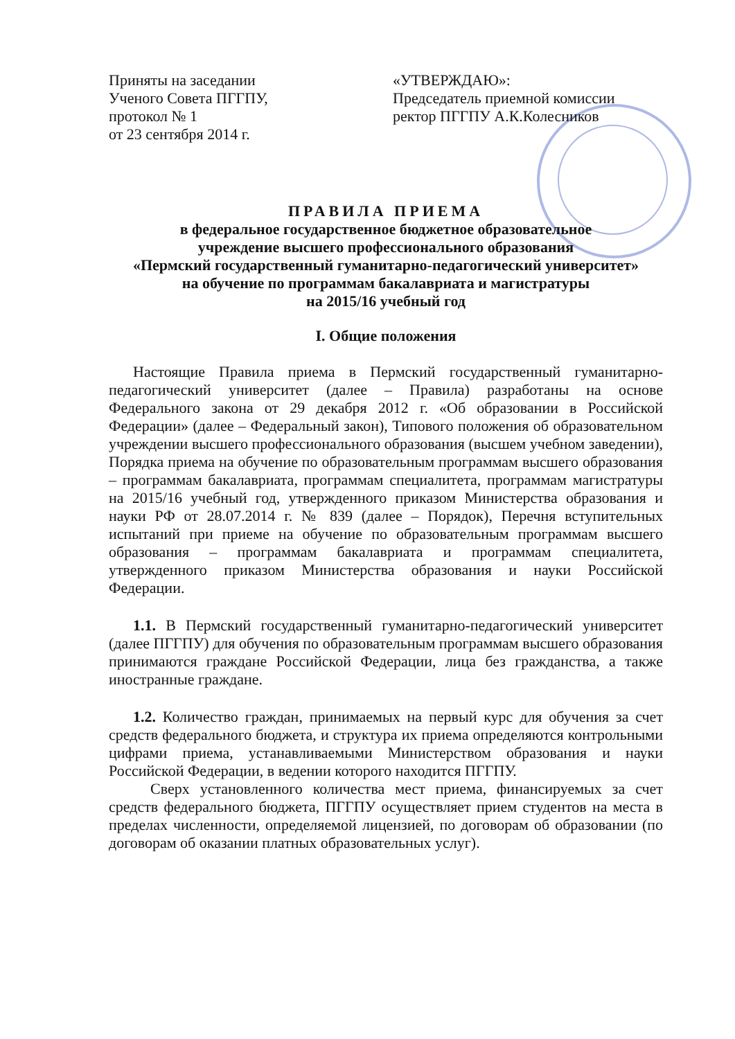Приняты на заседании
Ученого Совета ПГГПУ,
протокол № 1
от 23 сентября 2014 г.
«УТВЕРЖДАЮ»:
Председатель приемной комиссии
ректор ПГГПУ А.К.Колесников
ПРАВИЛА ПРИЕМА
в федеральное государственное бюджетное образовательное
учреждение высшего профессионального образования
«Пермский государственный гуманитарно-педагогический университет»
на обучение по программам бакалавриата и магистратуры
на 2015/16 учебный год
I. Общие положения
Настоящие Правила приема в Пермский государственный гуманитарно-педагогический университет (далее – Правила) разработаны на основе Федерального закона от 29 декабря 2012 г. «Об образовании в Российской Федерации» (далее – Федеральный закон), Типового положения об образовательном учреждении высшего профессионального образования (высшем учебном заведении), Порядка приема на обучение по образовательным программам высшего образования – программам бакалавриата, программам специалитета, программам магистратуры на 2015/16 учебный год, утвержденного приказом Министерства образования и науки РФ от 28.07.2014 г. № 839 (далее – Порядок), Перечня вступительных испытаний при приеме на обучение по образовательным программам высшего образования – программам бакалавриата и программам специалитета, утвержденного приказом Министерства образования и науки Российской Федерации.
1.1. В Пермский государственный гуманитарно-педагогический университет (далее ПГГПУ) для обучения по образовательным программам высшего образования принимаются граждане Российской Федерации, лица без гражданства, а также иностранные граждане.
1.2. Количество граждан, принимаемых на первый курс для обучения за счет средств федерального бюджета, и структура их приема определяются контрольными цифрами приема, устанавливаемыми Министерством образования и науки Российской Федерации, в ведении которого находится ПГГПУ.
Сверх установленного количества мест приема, финансируемых за счет средств федерального бюджета, ПГГПУ осуществляет прием студентов на места в пределах численности, определяемой лицензией, по договорам об образовании (по договорам об оказании платных образовательных услуг).